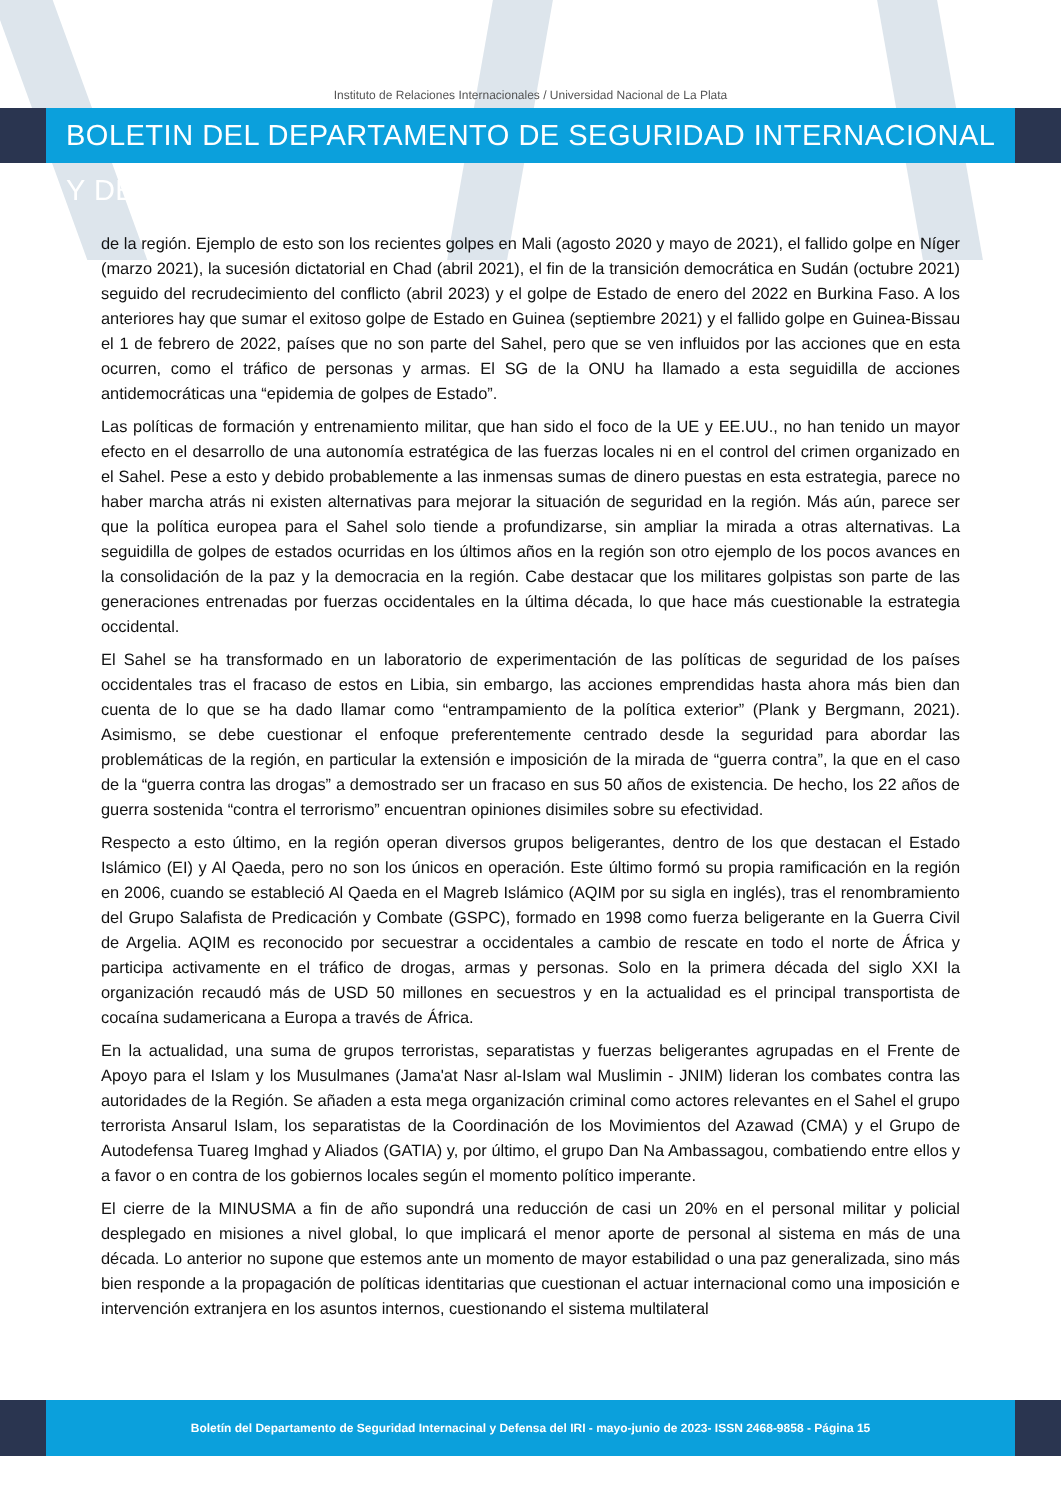Instituto de Relaciones Internacionales / Universidad Nacional de La Plata
BOLETIN DEL DEPARTAMENTO DE SEGURIDAD INTERNACIONAL Y DEFENSA
de la región. Ejemplo de esto son los recientes golpes en Mali (agosto 2020 y mayo de 2021), el fallido golpe en Níger (marzo 2021), la sucesión dictatorial en Chad (abril 2021), el fin de la transición democrática en Sudán (octubre 2021) seguido del recrudecimiento del conflicto (abril 2023) y el golpe de Estado de enero del 2022 en Burkina Faso. A los anteriores hay que sumar el exitoso golpe de Estado en Guinea (septiembre 2021) y el fallido golpe en Guinea-Bissau el 1 de febrero de 2022, países que no son parte del Sahel, pero que se ven influidos por las acciones que en esta ocurren, como el tráfico de personas y armas. El SG de la ONU ha llamado a esta seguidilla de acciones antidemocráticas una “epidemia de golpes de Estado”.
Las políticas de formación y entrenamiento militar, que han sido el foco de la UE y EE.UU., no han tenido un mayor efecto en el desarrollo de una autonomía estratégica de las fuerzas locales ni en el control del crimen organizado en el Sahel. Pese a esto y debido probablemente a las inmensas sumas de dinero puestas en esta estrategia, parece no haber marcha atrás ni existen alternativas para mejorar la situación de seguridad en la región. Más aún, parece ser que la política europea para el Sahel solo tiende a profundizarse, sin ampliar la mirada a otras alternativas. La seguidilla de golpes de estados ocurridas en los últimos años en la región son otro ejemplo de los pocos avances en la consolidación de la paz y la democracia en la región. Cabe destacar que los militares golpistas son parte de las generaciones entrenadas por fuerzas occidentales en la última década, lo que hace más cuestionable la estrategia occidental.
El Sahel se ha transformado en un laboratorio de experimentación de las políticas de seguridad de los países occidentales tras el fracaso de estos en Libia, sin embargo, las acciones emprendidas hasta ahora más bien dan cuenta de lo que se ha dado llamar como “entrampamiento de la política exterior” (Plank y Bergmann, 2021). Asimismo, se debe cuestionar el enfoque preferentemente centrado desde la seguridad para abordar las problemáticas de la región, en particular la extensión e imposición de la mirada de “guerra contra”, la que en el caso de la “guerra contra las drogas” a demostrado ser un fracaso en sus 50 años de existencia. De hecho, los 22 años de guerra sostenida “contra el terrorismo” encuentran opiniones disimiles sobre su efectividad.
Respecto a esto último, en la región operan diversos grupos beligerantes, dentro de los que destacan el Estado Islámico (EI) y Al Qaeda, pero no son los únicos en operación. Este último formó su propia ramificación en la región en 2006, cuando se estableció Al Qaeda en el Magreb Islámico (AQIM por su sigla en inglés), tras el renombramiento del Grupo Salafista de Predicación y Combate (GSPC), formado en 1998 como fuerza beligerante en la Guerra Civil de Argelia. AQIM es reconocido por secuestrar a occidentales a cambio de rescate en todo el norte de África y participa activamente en el tráfico de drogas, armas y personas. Solo en la primera década del siglo XXI la organización recaudó más de USD 50 millones en secuestros y en la actualidad es el principal transportista de cocaína sudamericana a Europa a través de África.
En la actualidad, una suma de grupos terroristas, separatistas y fuerzas beligerantes agrupadas en el Frente de Apoyo para el Islam y los Musulmanes (Jama'at Nasr al-Islam wal Muslimin - JNIM) lideran los combates contra las autoridades de la Región. Se añaden a esta mega organización criminal como actores relevantes en el Sahel el grupo terrorista Ansarul Islam, los separatistas de la Coordinación de los Movimientos del Azawad (CMA) y el Grupo de Autodefensa Tuareg Imghad y Aliados (GATIA) y, por último, el grupo Dan Na Ambassagou, combatiendo entre ellos y a favor o en contra de los gobiernos locales según el momento político imperante.
El cierre de la MINUSMA a fin de año supondrá una reducción de casi un 20% en el personal militar y policial desplegado en misiones a nivel global, lo que implicará el menor aporte de personal al sistema en más de una década. Lo anterior no supone que estemos ante un momento de mayor estabilidad o una paz generalizada, sino más bien responde a la propagación de políticas identitarias que cuestionan el actuar internacional como una imposición e intervención extranjera en los asuntos internos, cuestionando el sistema multilateral
Boletín del Departamento de Seguridad Internacinal y Defensa del IRI - mayo-junio de 2023- ISSN 2468-9858 - Página 15